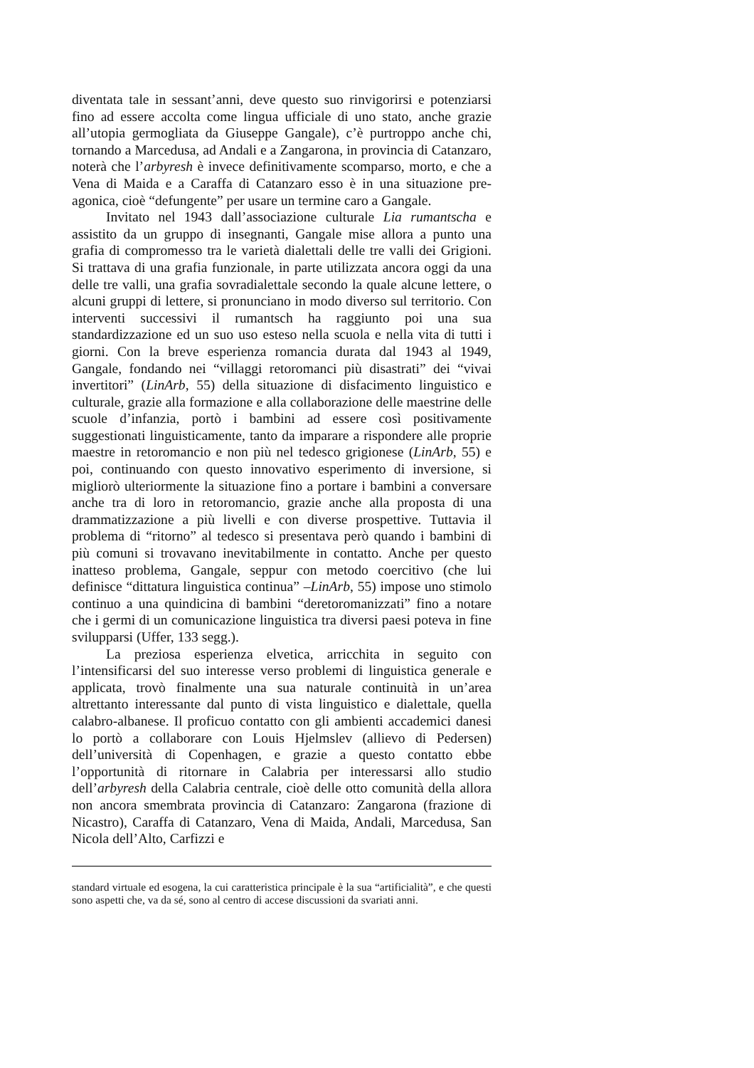diventata tale in sessant’anni, deve questo suo rinvigorirsi e potenziarsi fino ad essere accolta come lingua ufficiale di uno stato, anche grazie all’utopia germogliata da Giuseppe Gangale), c’è purtroppo anche chi, tornando a Marcedusa, ad Andali e a Zangarona, in provincia di Catanzaro, noterà che l’arbyresh è invece definitivamente scomparso, morto, e che a Vena di Maida e a Caraffa di Catanzaro esso è in una situazione pre-agonica, cioè “defungente” per usare un termine caro a Gangale.
Invitato nel 1943 dall’associazione culturale Lia rumantscha e assistito da un gruppo di insegnanti, Gangale mise allora a punto una grafia di compromesso tra le varietà dialettali delle tre valli dei Grigioni. Si trattava di una grafia funzionale, in parte utilizzata ancora oggi da una delle tre valli, una grafia sovradialettale secondo la quale alcune lettere, o alcuni gruppi di lettere, si pronunciano in modo diverso sul territorio. Con interventi successivi il rumantsch ha raggiunto poi una sua standardizzazione ed un suo uso esteso nella scuola e nella vita di tutti i giorni. Con la breve esperienza romancia durata dal 1943 al 1949, Gangale, fondando nei “villaggi retoromanci più disastrati” dei “vivai invertitori” (LinArb, 55) della situazione di disfacimento linguistico e culturale, grazie alla formazione e alla collaborazione delle maestrine delle scuole d’infanzia, portò i bambini ad essere così positivamente suggestionati linguisticamente, tanto da imparare a rispondere alle proprie maestre in retoromancio e non più nel tedesco grigionese (LinArb, 55) e poi, continuando con questo innovativo esperimento di inversione, si migliorò ulteriormente la situazione fino a portare i bambini a conversare anche tra di loro in retoromancio, grazie anche alla proposta di una drammatizzazione a più livelli e con diverse prospettive. Tuttavia il problema di “ritorno” al tedesco si presentava però quando i bambini di più comuni si trovavano inevitabilmente in contatto. Anche per questo inatteso problema, Gangale, seppur con metodo coercitivo (che lui definisce “dittatura linguistica continua” –LinArb, 55) impose uno stimolo continuo a una quindicina di bambini “deretoromanizzati” fino a notare che i germi di un comunicazione linguistica tra diversi paesi poteva in fine svilupparsi (Uffer, 133 segg.).
La preziosa esperienza elvetica, arricchita in seguito con l’intensificarsi del suo interesse verso problemi di linguistica generale e applicata, trovò finalmente una sua naturale continuità in un’area altrettanto interessante dal punto di vista linguistico e dialettale, quella calabro-albanese. Il proficuo contatto con gli ambienti accademici danesi lo portò a collaborare con Louis Hjelmslev (allievo di Pedersen) dell’università di Copenhagen, e grazie a questo contatto ebbe l’opportunità di ritornare in Calabria per interessarsi allo studio dell’arbyresh della Calabria centrale, cioè delle otto comunità della allora non ancora smembrata provincia di Catanzaro: Zangarona (frazione di Nicastro), Caraffa di Catanzaro, Vena di Maida, Andali, Marcedusa, San Nicola dell’Alto, Carfizzi e
standard virtuale ed esogena, la cui caratteristica principale è la sua “artificialità”, e che questi sono aspetti che, va da sé, sono al centro di accese discussioni da svariati anni.